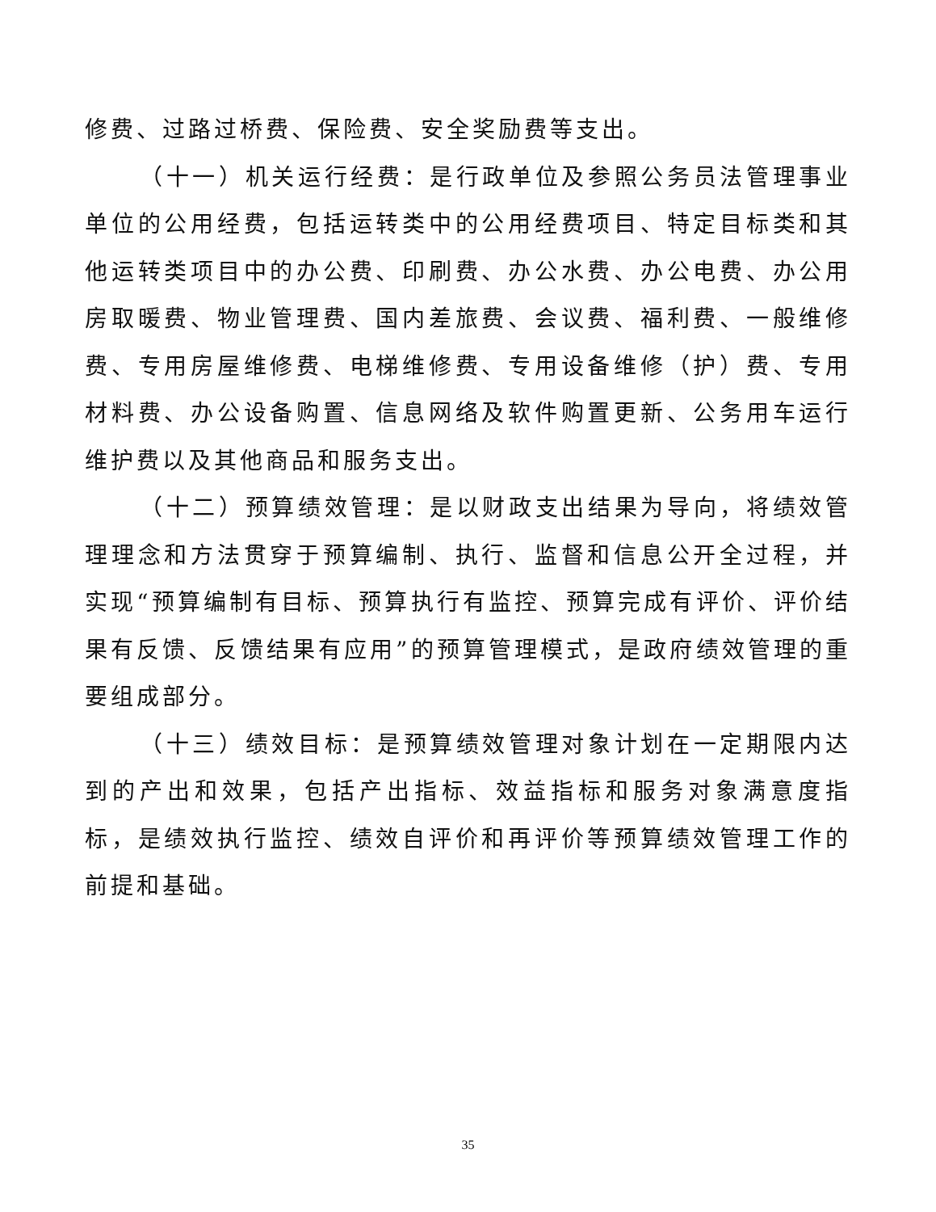修费、过路过桥费、保险费、安全奖励费等支出。
（十一）机关运行经费：是行政单位及参照公务员法管理事业单位的公用经费，包括运转类中的公用经费项目、特定目标类和其他运转类项目中的办公费、印刷费、办公水费、办公电费、办公用房取暖费、物业管理费、国内差旅费、会议费、福利费、一般维修费、专用房屋维修费、电梯维修费、专用设备维修（护）费、专用材料费、办公设备购置、信息网络及软件购置更新、公务用车运行维护费以及其他商品和服务支出。
（十二）预算绩效管理：是以财政支出结果为导向，将绩效管理理念和方法贯穿于预算编制、执行、监督和信息公开全过程，并实现“预算编制有目标、预算执行有监控、预算完成有评价、评价结果有反馈、反馈结果有应用”的预算管理模式，是政府绩效管理的重要组成部分。
（十三）绩效目标：是预算绩效管理对象计划在一定期限内达到的产出和效果，包括产出指标、效益指标和服务对象满意度指标，是绩效执行监控、绩效自评价和再评价等预算绩效管理工作的前提和基础。
35